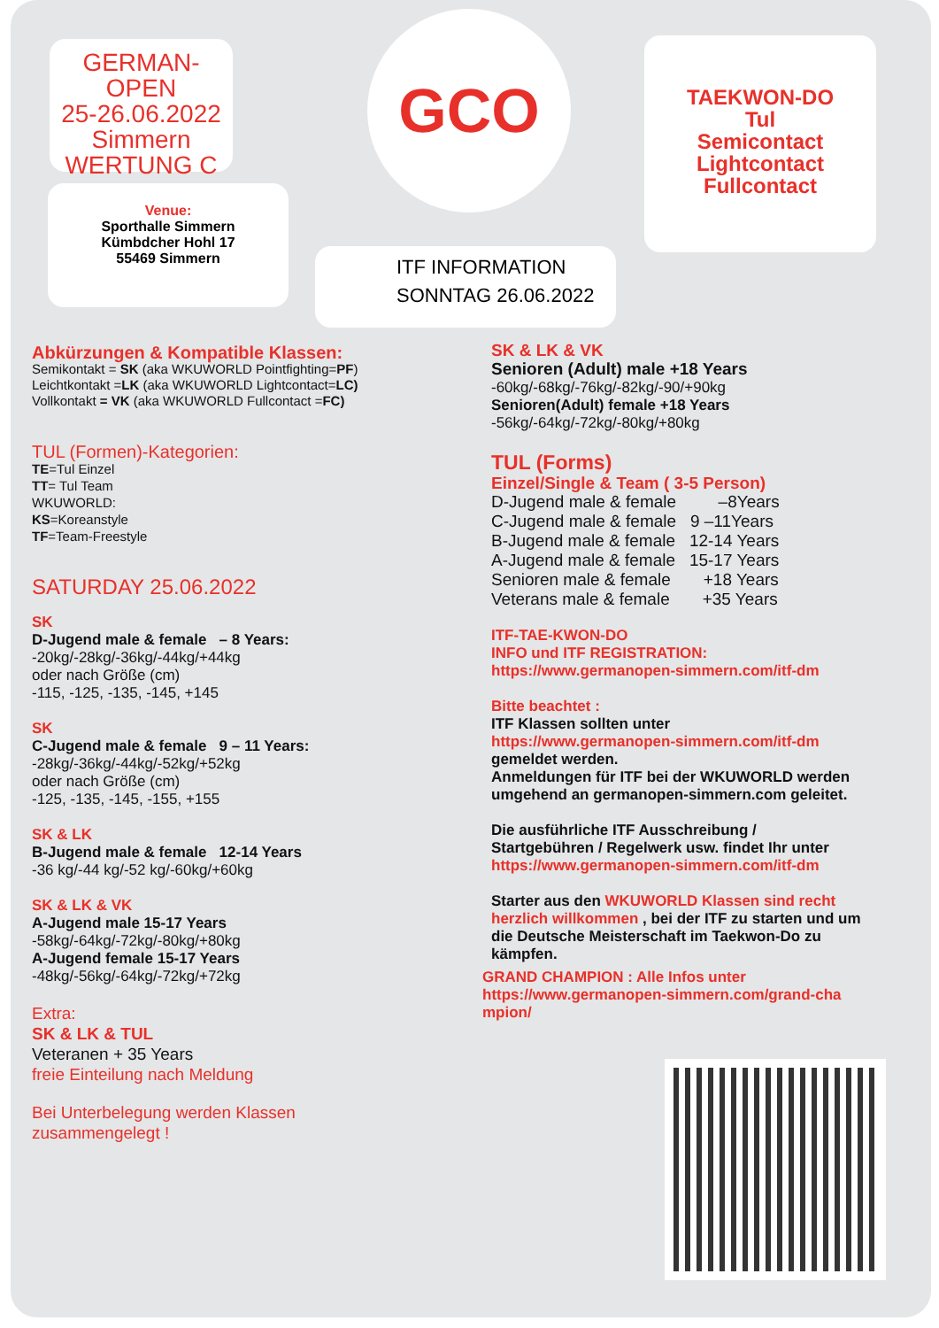GERMAN-OPEN
25-26.06.2022
Simmern
WERTUNG C
Venue:
Sporthalle Simmern
Kümbdcher Hohl 17
55469 Simmern
GCO
TAEKWON-DO
Tul
Semicontact
Lightcontact
Fullcontact
ITF INFORMATION
SONNTAG 26.06.2022
Abkürzungen & Kompatible Klassen:
Semikontakt = SK (aka WKUWORLD Pointfighting=PF)
Leichtkontakt =LK (aka WKUWORLD Lightcontact=LC)
Vollkontakt = VK (aka WKUWORLD Fullcontact =FC)
TUL (Formen)-Kategorien:
TE=Tul Einzel
TT= Tul Team
WKUWORLD:
KS=Koreanstyle
TF=Team-Freestyle
SATURDAY 25.06.2022
SK
D-Jugend male & female – 8 Years:
-20kg/-28kg/-36kg/-44kg/+44kg
oder nach Größe (cm)
-115, -125, -135, -145, +145
SK
C-Jugend male & female 9 – 11 Years:
-28kg/-36kg/-44kg/-52kg/+52kg
oder nach Größe (cm)
-125, -135, -145, -155, +155
SK & LK
B-Jugend male & female 12-14 Years
-36 kg/-44 kg/-52 kg/-60kg/+60kg
SK & LK & VK
A-Jugend male 15-17 Years
-58kg/-64kg/-72kg/-80kg/+80kg
A-Jugend female 15-17 Years
-48kg/-56kg/-64kg/-72kg/+72kg
Extra:
SK & LK & TUL
Veteranen + 35 Years
freie Einteilung nach Meldung
Bei Unterbelegung werden Klassen
zusammengelegt !
SK & LK & VK
Senioren (Adult) male +18 Years
-60kg/-68kg/-76kg/-82kg/-90/+90kg
Senioren(Adult) female +18 Years
-56kg/-64kg/-72kg/-80kg/+80kg
TUL (Forms)
Einzel/Single & Team ( 3-5 Person)
D-Jugend male & female –8Years
C-Jugend male & female 9 –11Years
B-Jugend male & female 12-14 Years
A-Jugend male & female 15-17 Years
Senioren male & female +18 Years
Veterans male & female +35 Years
ITF-TAE-KWON-DO
INFO und ITF REGISTRATION:
https://www.germanopen-simmern.com/itf-dm
Bitte beachtet :
ITF Klassen sollten unter
https://www.germanopen-simmern.com/itf-dm
gemeldet werden.
Anmeldungen für ITF bei der WKUWORLD werden umgehend an germanopen-simmern.com geleitet.
Die ausführliche ITF Ausschreibung /
Startgebühren / Regelwerk usw. findet Ihr unter
https://www.germanopen-simmern.com/itf-dm
Starter aus den WKUWORLD Klassen sind recht herzlich willkommen , bei der ITF zu starten und um die Deutsche Meisterschaft im Taekwon-Do zu kämpfen.
GRAND CHAMPION : Alle Infos unter
https://www.germanopen-simmern.com/grand-cha
mpion/